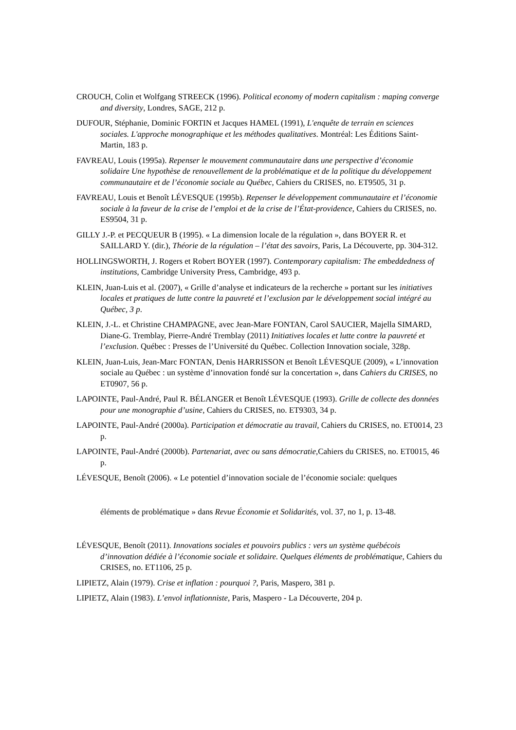CROUCH, Colin et Wolfgang STREECK (1996). Political economy of modern capitalism : maping converge and diversity, Londres, SAGE, 212 p.
DUFOUR, Stéphanie, Dominic FORTIN et Jacques HAMEL (1991), L'enquête de terrain en sciences sociales. L'approche monographique et les méthodes qualitatives. Montréal: Les Éditions Saint-Martin, 183 p.
FAVREAU, Louis (1995a). Repenser le mouvement communautaire dans une perspective d’économie solidaire Une hypothèse de renouvellement de la problématique et de la politique du développement communautaire et de l’économie sociale au Québec, Cahiers du CRISES, no. ET9505, 31 p.
FAVREAU, Louis et Benoît LÉVESQUE (1995b). Repenser le développement communautaire et l’économie sociale à la faveur de la crise de l’emploi et de la crise de l’État-providence, Cahiers du CRISES, no. ES9504, 31 p.
GILLY J.-P. et PECQUEUR B (1995). « La dimension locale de la régulation », dans BOYER R. et SAILLARD Y. (dir.), Théorie de la régulation – l’état des savoirs, Paris, La Découverte, pp. 304-312.
HOLLINGSWORTH, J. Rogers et Robert BOYER (1997). Contemporary capitalism: The embeddedness of institutions, Cambridge University Press, Cambridge, 493 p.
KLEIN, Juan-Luis et al. (2007), « Grille d’analyse et indicateurs de la recherche » portant sur les initiatives locales et pratiques de lutte contre la pauvreté et l’exclusion par le développement social intégré au Québec, 3 p.
KLEIN, J.-L. et Christine CHAMPAGNE, avec Jean-Mare FONTAN, Carol SAUCIER, Majella SIMARD, Diane-G. Tremblay, Pierre-André Tremblay (2011) Initiatives locales et lutte contre la pauvreté et l’exclusion. Québec : Presses de l’Université du Québec. Collection Innovation sociale, 328p.
KLEIN, Juan-Luis, Jean-Marc FONTAN, Denis HARRISSON et Benoît LÉVESQUE (2009), « L’innovation sociale au Québec : un système d’innovation fondé sur la concertation », dans Cahiers du CRISES, no ET0907, 56 p.
LAPOINTE, Paul-André, Paul R. BÉLANGER et Benoît LÉVESQUE (1993). Grille de collecte des données pour une monographie d’usine, Cahiers du CRISES, no. ET9303, 34 p.
LAPOINTE, Paul-André (2000a). Participation et démocratie au travail, Cahiers du CRISES, no. ET0014, 23 p.
LAPOINTE, Paul-André (2000b). Partenariat, avec ou sans démocratie,Cahiers du CRISES, no. ET0015, 46 p.
LÉVESQUE, Benoît (2006). « Le potentiel d’innovation sociale de l’économie sociale: quelques
éléments de problématique » dans Revue Économie et Solidarités, vol. 37, no 1, p. 13-48.
LÉVESQUE, Benoît (2011). Innovations sociales et pouvoirs publics : vers un système québécois d’innovation dédiée à l’économie sociale et solidaire. Quelques éléments de problématique, Cahiers du CRISES, no. ET1106, 25 p.
LIPIETZ, Alain (1979). Crise et inflation : pourquoi ?, Paris, Maspero, 381 p.
LIPIETZ, Alain (1983). L’envol inflationniste, Paris, Maspero - La Découverte, 204 p.